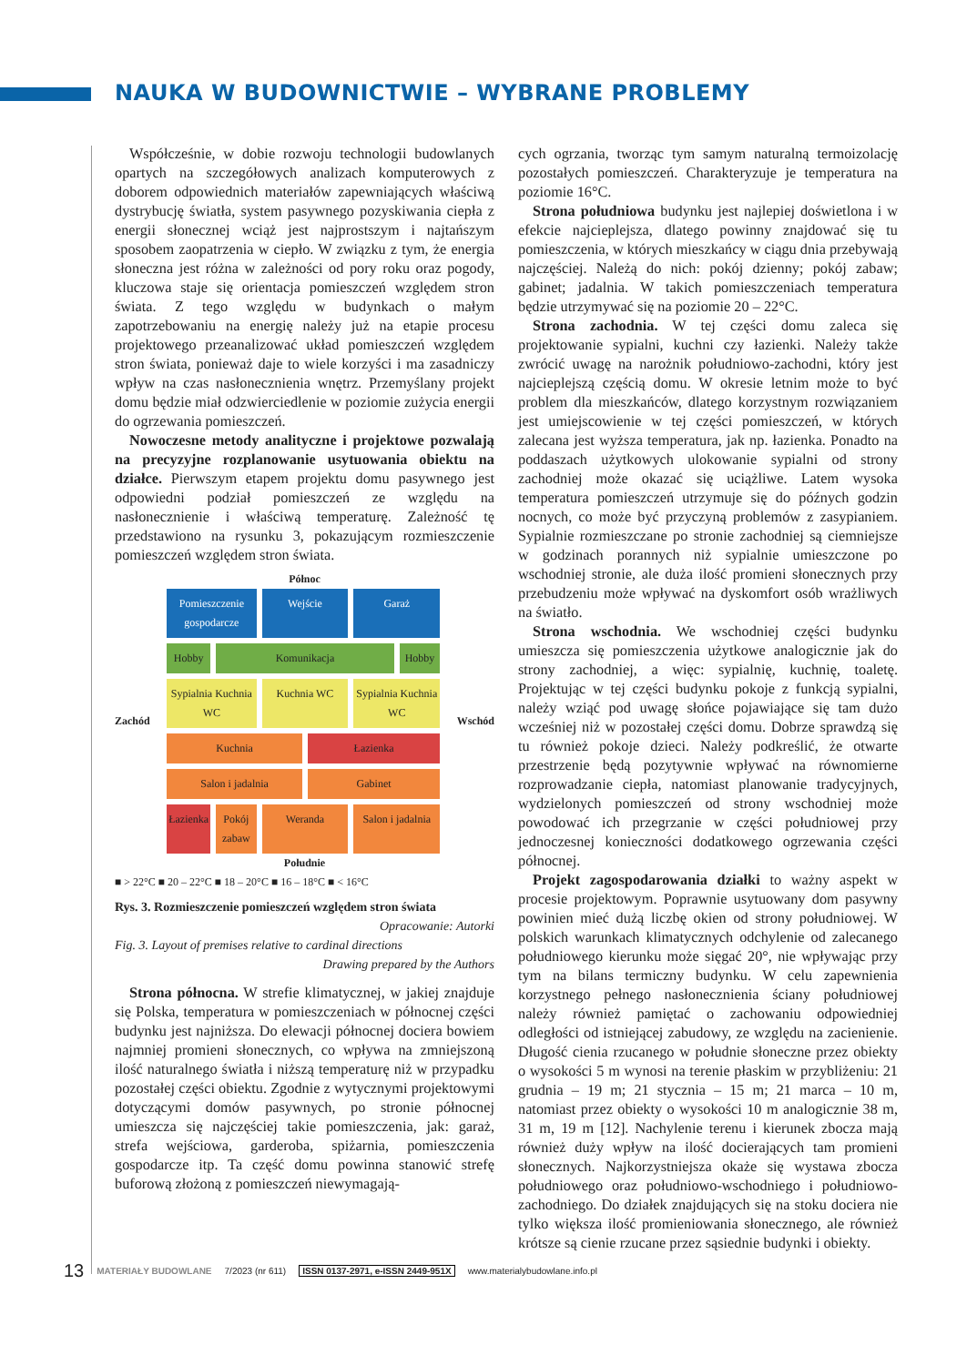NAUKA W BUDOWNICTWIE – WYBRANE PROBLEMY
Współcześnie, w dobie rozwoju technologii budowlanych opartych na szczegółowych analizach komputerowych z doborem odpowiednich materiałów zapewniających właściwą dystrybucję światła, system pasywnego pozyskiwania ciepła z energii słonecznej wciąż jest najprostszym i najtańszym sposobem zaopatrzenia w ciepło. W związku z tym, że energia słoneczna jest różna w zależności od pory roku oraz pogody, kluczowa staje się orientacja pomieszczeń względem stron świata. Z tego względu w budynkach o małym zapotrzebowaniu na energię należy już na etapie procesu projektowego przeanalizować układ pomieszczeń względem stron świata, ponieważ daje to wiele korzyści i ma zasadniczy wpływ na czas nasłonecznienia wnętrz. Przemyślany projekt domu będzie miał odzwierciedlenie w poziomie zużycia energii do ogrzewania pomieszczeń.
Nowoczesne metody analityczne i projektowe pozwalają na precyzyjne rozplanowanie usytuowania obiektu na działce. Pierwszym etapem projektu domu pasywnego jest odpowiedni podział pomieszczeń ze względu na nasłonecznienie i właściwą temperaturę. Zależność tę przedstawiono na rysunku 3, pokazującym rozmieszczenie pomieszczeń względem stron świata.
Północ
Zachód
Pomieszczenie gospodarcze
Wejście
Garaż
Hobby
Komunikacja
Hobby
Sypialnia Kuchnia WC
Kuchnia WC
Sypialnia Kuchnia WC
Kuchnia
Łazienka
Salon i jadalnia
Gabinet
Łazienka
Pokój zabaw
Weranda
Salon i jadalnia
Wschód
Południe
■ > 22°C ■ 20 – 22°C ■ 18 – 20°C ■ 16 – 18°C ■ < 16°C
Rys. 3. Rozmieszczenie pomieszczeń względem stron świata
Opracowanie: Autorki
Fig. 3. Layout of premises relative to cardinal directions
Drawing prepared by the Authors
Strona północna. W strefie klimatycznej, w jakiej znajduje się Polska, temperatura w pomieszczeniach w północnej części budynku jest najniższa. Do elewacji północnej dociera bowiem najmniej promieni słonecznych, co wpływa na zmniejszoną ilość naturalnego światła i niższą temperaturę niż w przypadku pozostałej części obiektu. Zgodnie z wytycznymi projektowymi dotyczącymi domów pasywnych, po stronie północnej umieszcza się najczęściej takie pomieszczenia, jak: garaż, strefa wejściowa, garderoba, spiżarnia, pomieszczenia gospodarcze itp. Ta część domu powinna stanowić strefę buforową złożoną z pomieszczeń niewymagają-
cych ogrzania, tworząc tym samym naturalną termoizolację pozostałych pomieszczeń. Charakteryzuje je temperatura na poziomie 16°C.
Strona południowa budynku jest najlepiej doświetlona i w efekcie najcieplejsza, dlatego powinny znajdować się tu pomieszczenia, w których mieszkańcy w ciągu dnia przebywają najczęściej. Należą do nich: pokój dzienny; pokój zabaw; gabinet; jadalnia. W takich pomieszczeniach temperatura będzie utrzymywać się na poziomie 20 – 22°C.
Strona zachodnia. W tej części domu zaleca się projektowanie sypialni, kuchni czy łazienki. Należy także zwrócić uwagę na narożnik południowo-zachodni, który jest najcieplejszą częścią domu. W okresie letnim może to być problem dla mieszkańców, dlatego korzystnym rozwiązaniem jest umiejscowienie w tej części pomieszczeń, w których zalecana jest wyższa temperatura, jak np. łazienka. Ponadto na poddaszach użytkowych ulokowanie sypialni od strony zachodniej może okazać się uciążliwe. Latem wysoka temperatura pomieszczeń utrzymuje się do późnych godzin nocnych, co może być przyczyną problemów z zasypianiem. Sypialnie rozmieszczane po stronie zachodniej są ciemniejsze w godzinach porannych niż sypialnie umieszczone po wschodniej stronie, ale duża ilość promieni słonecznych przy przebudzeniu może wpływać na dyskomfort osób wrażliwych na światło.
Strona wschodnia. We wschodniej części budynku umieszcza się pomieszczenia użytkowe analogicznie jak do strony zachodniej, a więc: sypialnię, kuchnię, toaletę. Projektując w tej części budynku pokoje z funkcją sypialni, należy wziąć pod uwagę słońce pojawiające się tam dużo wcześniej niż w pozostałej części domu. Dobrze sprawdzą się tu również pokoje dzieci. Należy podkreślić, że otwarte przestrzenie będą pozytywnie wpływać na równomierne rozprowadzanie ciepła, natomiast planowanie tradycyjnych, wydzielonych pomieszczeń od strony wschodniej może powodować ich przegrzanie w części południowej przy jednoczesnej konieczności dodatkowego ogrzewania części północnej.
Projekt zagospodarowania działki to ważny aspekt w procesie projektowym. Poprawnie usytuowany dom pasywny powinien mieć dużą liczbę okien od strony południowej. W polskich warunkach klimatycznych odchylenie od zalecanego południowego kierunku może sięgać 20°, nie wpływając przy tym na bilans termiczny budynku. W celu zapewnienia korzystnego pełnego nasłonecznienia ściany południowej należy również pamiętać o zachowaniu odpowiedniej odległości od istniejącej zabudowy, ze względu na zacienienie. Długość cienia rzucanego w południe słoneczne przez obiekty o wysokości 5 m wynosi na terenie płaskim w przybliżeniu: 21 grudnia – 19 m; 21 stycznia – 15 m; 21 marca – 10 m, natomiast przez obiekty o wysokości 10 m analogicznie 38 m, 31 m, 19 m [12]. Nachylenie terenu i kierunek zbocza mają również duży wpływ na ilość docierających tam promieni słonecznych. Najkorzystniejsza okaże się wystawa zbocza południowego oraz południowo-wschodniego i południowo-zachodniego. Do działek znajdujących się na stoku dociera nie tylko większa ilość promieniowania słonecznego, ale również krótsze są cienie rzucane przez sąsiednie budynki i obiekty.
13 MATERIAŁY BUDOWLANE 7/2023 (nr 611) ISSN 0137-2971, e-ISSN 2449-951X www.materialybudowlane.info.pl